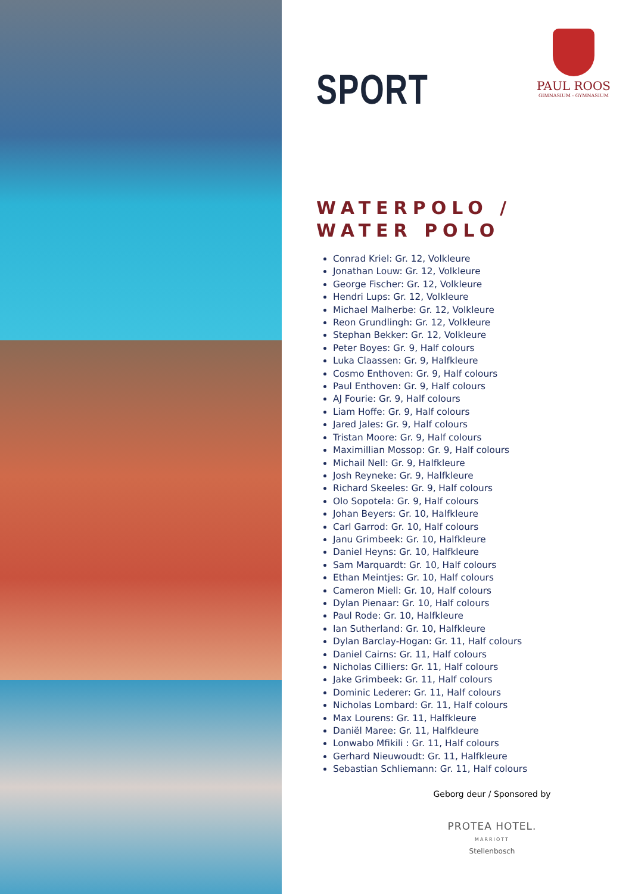SPORT
PAUL ROOS
GIMNASIUM - GYMNASIUM
WATERPOLO /
WATER POLO
Conrad Kriel: Gr. 12, Volkleure
Jonathan Louw: Gr. 12, Volkleure
George Fischer: Gr. 12, Volkleure
Hendri Lups: Gr. 12, Volkleure
Michael Malherbe: Gr. 12, Volkleure
Reon Grundlingh: Gr. 12, Volkleure
Stephan Bekker: Gr. 12, Volkleure
Peter Boyes: Gr. 9, Half colours
Luka Claassen: Gr. 9, Halfkleure
Cosmo Enthoven: Gr. 9, Half colours
Paul Enthoven: Gr. 9, Half colours
AJ Fourie: Gr. 9, Half colours
Liam Hoffe: Gr. 9, Half colours
Jared Jales: Gr. 9, Half colours
Tristan Moore: Gr. 9, Half colours
Maximillian Mossop: Gr. 9, Half colours
Michail Nell: Gr. 9, Halfkleure
Josh Reyneke: Gr. 9, Halfkleure
Richard Skeeles: Gr. 9, Half colours
Olo Sopotela: Gr. 9, Half colours
Johan Beyers: Gr. 10, Halfkleure
Carl Garrod: Gr. 10, Half colours
Janu Grimbeek: Gr. 10, Halfkleure
Daniel Heyns: Gr. 10, Halfkleure
Sam Marquardt: Gr. 10, Half colours
Ethan Meintjes: Gr. 10, Half colours
Cameron Miell: Gr. 10, Half colours
Dylan Pienaar: Gr. 10, Half colours
Paul Rode: Gr. 10, Halfkleure
Ian Sutherland: Gr. 10, Halfkleure
Dylan Barclay-Hogan: Gr. 11, Half colours
Daniel Cairns: Gr. 11, Half colours
Nicholas Cilliers: Gr. 11, Half colours
Jake Grimbeek: Gr. 11, Half colours
Dominic Lederer: Gr. 11, Half colours
Nicholas Lombard: Gr. 11, Half colours
Max Lourens: Gr. 11, Halfkleure
Daniël Maree: Gr. 11, Halfkleure
Lonwabo Mfikili : Gr. 11, Half colours
Gerhard Nieuwoudt: Gr. 11, Halfkleure
Sebastian Schliemann: Gr. 11, Half colours
Geborg deur / Sponsored by
PROTEA HOTEL.
MARRIOTT
Stellenbosch